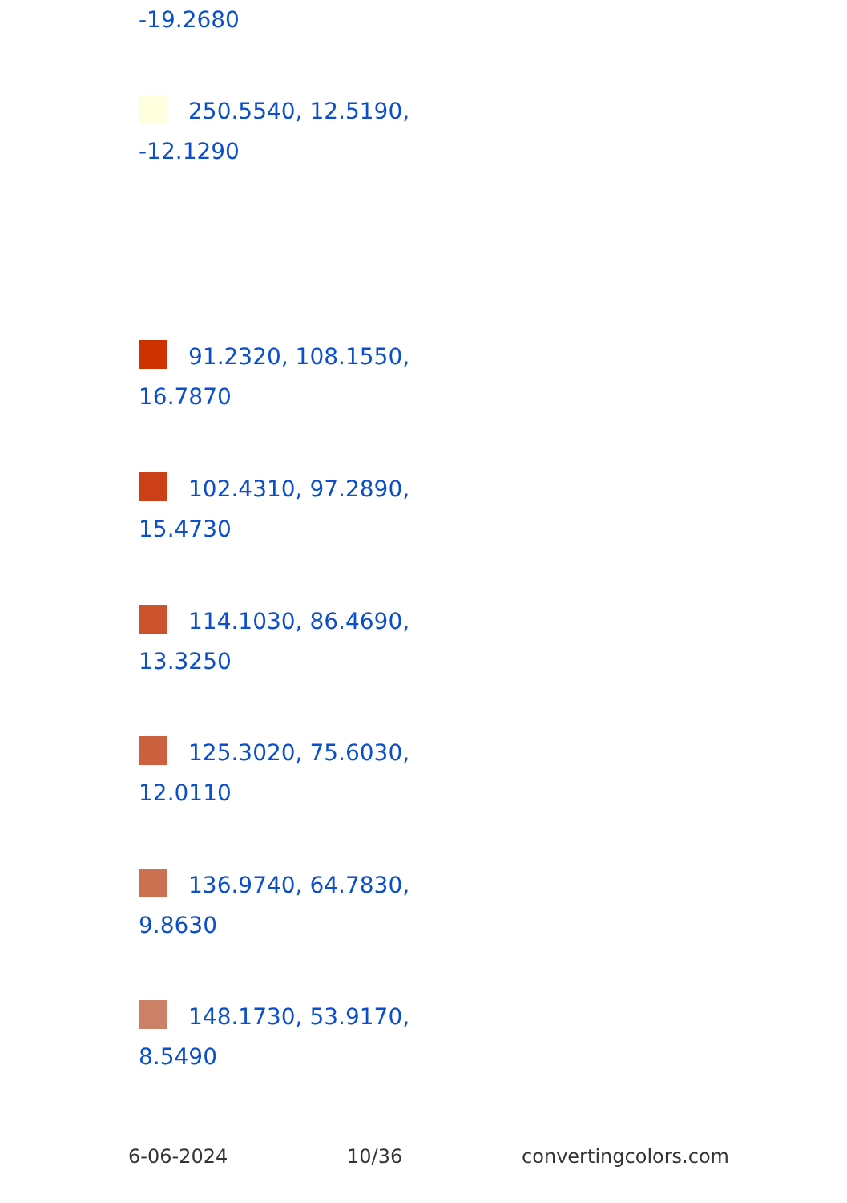-19.2680
250.5540, 12.5190, -12.1290
91.2320, 108.1550, 16.7870
102.4310, 97.2890, 15.4730
114.1030, 86.4690, 13.3250
125.3020, 75.6030, 12.0110
136.9740, 64.7830, 9.8630
148.1730, 53.9170, 8.5490
6-06-2024 10/36 convertingcolors.com